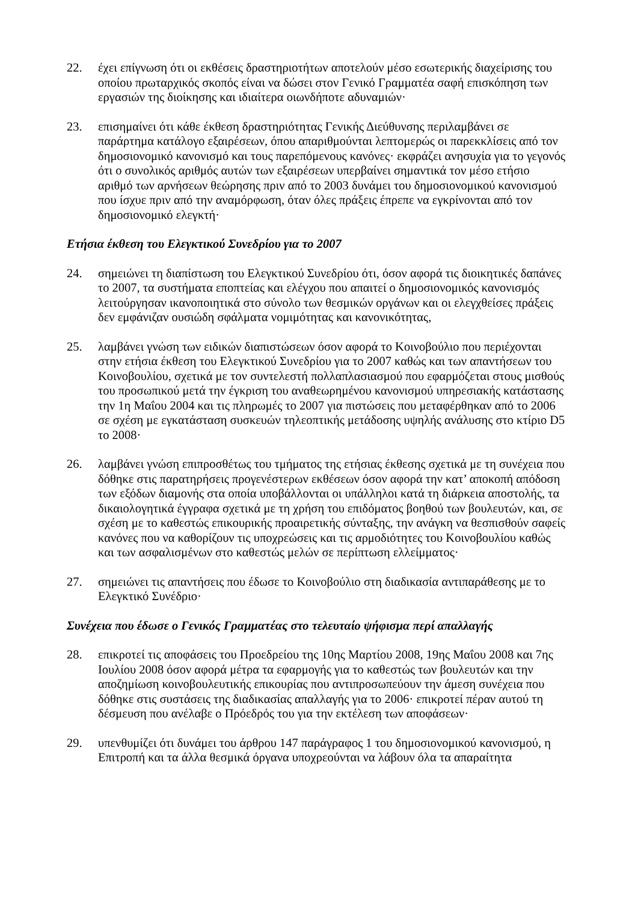22. έχει επίγνωση ότι οι εκθέσεις δραστηριοτήτων αποτελούν μέσο εσωτερικής διαχείρισης του οποίου πρωταρχικός σκοπός είναι να δώσει στον Γενικό Γραμματέα σαφή επισκόπηση των εργασιών της διοίκησης και ιδιαίτερα οιωνδήποτε αδυναμιών·
23. επισημαίνει ότι κάθε έκθεση δραστηριότητας Γενικής Διεύθυνσης περιλαμβάνει σε παράρτημα κατάλογο εξαιρέσεων, όπου απαριθμούνται λεπτομερώς οι παρεκκλίσεις από τον δημοσιονομικό κανονισμό και τους παρεπόμενους κανόνες· εκφράζει ανησυχία για το γεγονός ότι ο συνολικός αριθμός αυτών των εξαιρέσεων υπερβαίνει σημαντικά τον μέσο ετήσιο αριθμό των αρνήσεων θεώρησης πριν από το 2003 δυνάμει του δημοσιονομικού κανονισμού που ίσχυε πριν από την αναμόρφωση, όταν όλες πράξεις έπρεπε να εγκρίνονται από τον δημοσιονομικό ελεγκτή·
Ετήσια έκθεση του Ελεγκτικού Συνεδρίου για το 2007
24. σημειώνει τη διαπίστωση του Ελεγκτικού Συνεδρίου ότι, όσον αφορά τις διοικητικές δαπάνες το 2007, τα συστήματα εποπτείας και ελέγχου που απαιτεί ο δημοσιονομικός κανονισμός λειτούργησαν ικανοποιητικά στο σύνολο των θεσμικών οργάνων και οι ελεγχθείσες πράξεις δεν εμφάνιζαν ουσιώδη σφάλματα νομιμότητας και κανονικότητας,
25. λαμβάνει γνώση των ειδικών διαπιστώσεων όσον αφορά το Κοινοβούλιο που περιέχονται στην ετήσια έκθεση του Ελεγκτικού Συνεδρίου για το 2007 καθώς και των απαντήσεων του Κοινοβουλίου, σχετικά με τον συντελεστή πολλαπλασιασμού που εφαρμόζεται στους μισθούς του προσωπικού μετά την έγκριση του αναθεωρημένου κανονισμού υπηρεσιακής κατάστασης την 1η Μαΐου 2004 και τις πληρωμές το 2007 για πιστώσεις που μεταφέρθηκαν από το 2006 σε σχέση με εγκατάσταση συσκευών τηλεοπτικής μετάδοσης υψηλής ανάλυσης στο κτίριο D5 το 2008·
26. λαμβάνει γνώση επιπροσθέτως του τμήματος της ετήσιας έκθεσης σχετικά με τη συνέχεια που δόθηκε στις παρατηρήσεις προγενέστερων εκθέσεων όσον αφορά την κατ’ αποκοπή απόδοση των εξόδων διαμονής στα οποία υποβάλλονται οι υπάλληλοι κατά τη διάρκεια αποστολής, τα δικαιολογητικά έγγραφα σχετικά με τη χρήση του επιδόματος βοηθού των βουλευτών, και, σε σχέση με το καθεστώς επικουρικής προαιρετικής σύνταξης, την ανάγκη να θεσπισθούν σαφείς κανόνες που να καθορίζουν τις υποχρεώσεις και τις αρμοδιότητες του Κοινοβουλίου καθώς και των ασφαλισμένων στο καθεστώς μελών σε περίπτωση ελλείμματος·
27. σημειώνει τις απαντήσεις που έδωσε το Κοινοβούλιο στη διαδικασία αντιπαράθεσης με το Ελεγκτικό Συνέδριο·
Συνέχεια που έδωσε ο Γενικός Γραμματέας στο τελευταίο ψήφισμα περί απαλλαγής
28. επικροτεί τις αποφάσεις του Προεδρείου της 10ης Μαρτίου 2008, 19ης Μαΐου 2008 και 7ης Ιουλίου 2008 όσον αφορά μέτρα τα εφαρμογής για το καθεστώς των βουλευτών και την αποζημίωση κοινοβουλευτικής επικουρίας που αντιπροσωπεύουν την άμεση συνέχεια που δόθηκε στις συστάσεις της διαδικασίας απαλλαγής για το 2006· επικροτεί πέραν αυτού τη δέσμευση που ανέλαβε ο Πρόεδρός του για την εκτέλεση των αποφάσεων·
29. υπενθυμίζει ότι δυνάμει του άρθρου 147 παράγραφος 1 του δημοσιονομικού κανονισμού, η Επιτροπή και τα άλλα θεσμικά όργανα υποχρεούνται να λάβουν όλα τα απαραίτητα